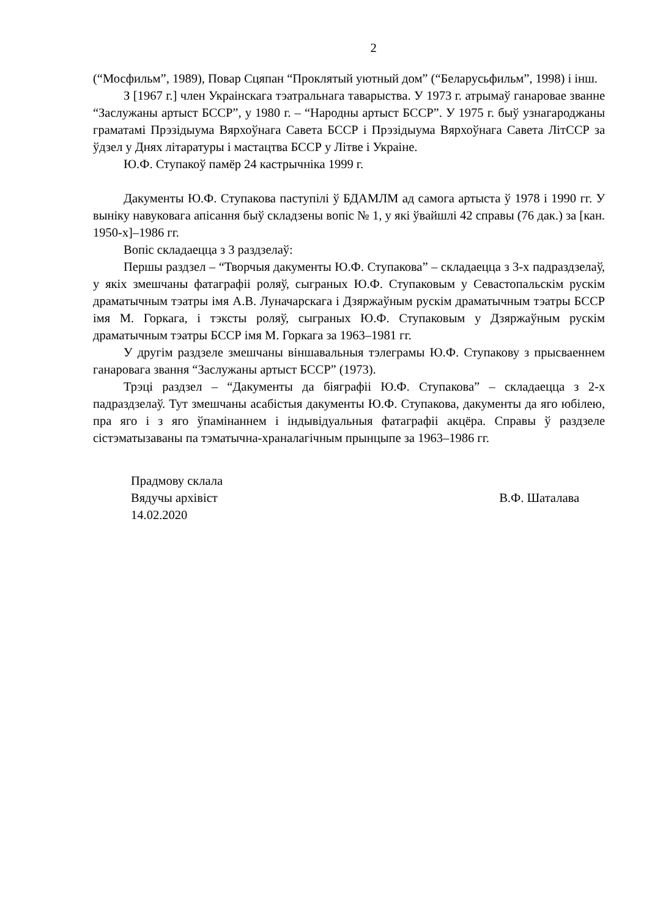2
(“Мосфильм”, 1989), Повар Сцяпан “Проклятый уютный дом” (“Беларусьфильм”, 1998) і інш.
З [1967 г.] член Украінскага тэатральнага таварыства. У 1973 г. атрымаў ганаровае званне “Заслужаны артыст БССР”, у 1980 г. – “Народны артыст БССР”. У 1975 г. быў узнагароджаны граматамі Прэзідыума Вярхоўнага Савета БССР і Прэзідыума Вярхоўнага Савета ЛітССР за ўдзел у Днях літаратуры і мастацтва БССР у Літве і Украіне.
Ю.Ф. Ступакоў памёр 24 кастрычніка 1999 г.
Дакументы Ю.Ф. Ступакова паступілі ў БДАМЛМ ад самога артыста ў 1978 і 1990 гг. У выніку навуковага апісання быў складзены вопіс № 1, у які ўвайшлі 42 справы (76 дак.) за [кан. 1950-х]–1986 гг.
Вопіс складаецца з 3 раздзелаў:
Першы раздзел – “Творчыя дакументы Ю.Ф. Ступакова” – складаецца з 3-х падраздзелаў, у якіх змешчаны фатаграфіі роляў, сыграных Ю.Ф. Ступаковым у Севастопальскім рускім драматычным тэатры імя А.В. Луначарскага і Дзяржаўным рускім драматычным тэатры БССР імя М. Горкага, і тэксты роляў, сыграных Ю.Ф. Ступаковым у Дзяржаўным рускім драматычным тэатры БССР імя М. Горкага за 1963–1981 гг.
У другім раздзеле змешчаны віншавальныя тэлеграмы Ю.Ф. Ступакову з прысваеннем ганаровага звання “Заслужаны артыст БССР” (1973).
Трэці раздзел – “Дакументы да біяграфіі Ю.Ф. Ступакова” – складаецца з 2-х падраздзелаў. Тут змешчаны асабістыя дакументы Ю.Ф. Ступакова, дакументы да яго юбілею, пра яго і з яго ўпамінаннем і індывідуальныя фатаграфіі акцёра. Справы ў раздзеле сістэматызаваны па тэматычна-храналагічным прынцыпе за 1963–1986 гг.
Прадмову склала
Вядучы архівіст В.Ф. Шаталава
14.02.2020